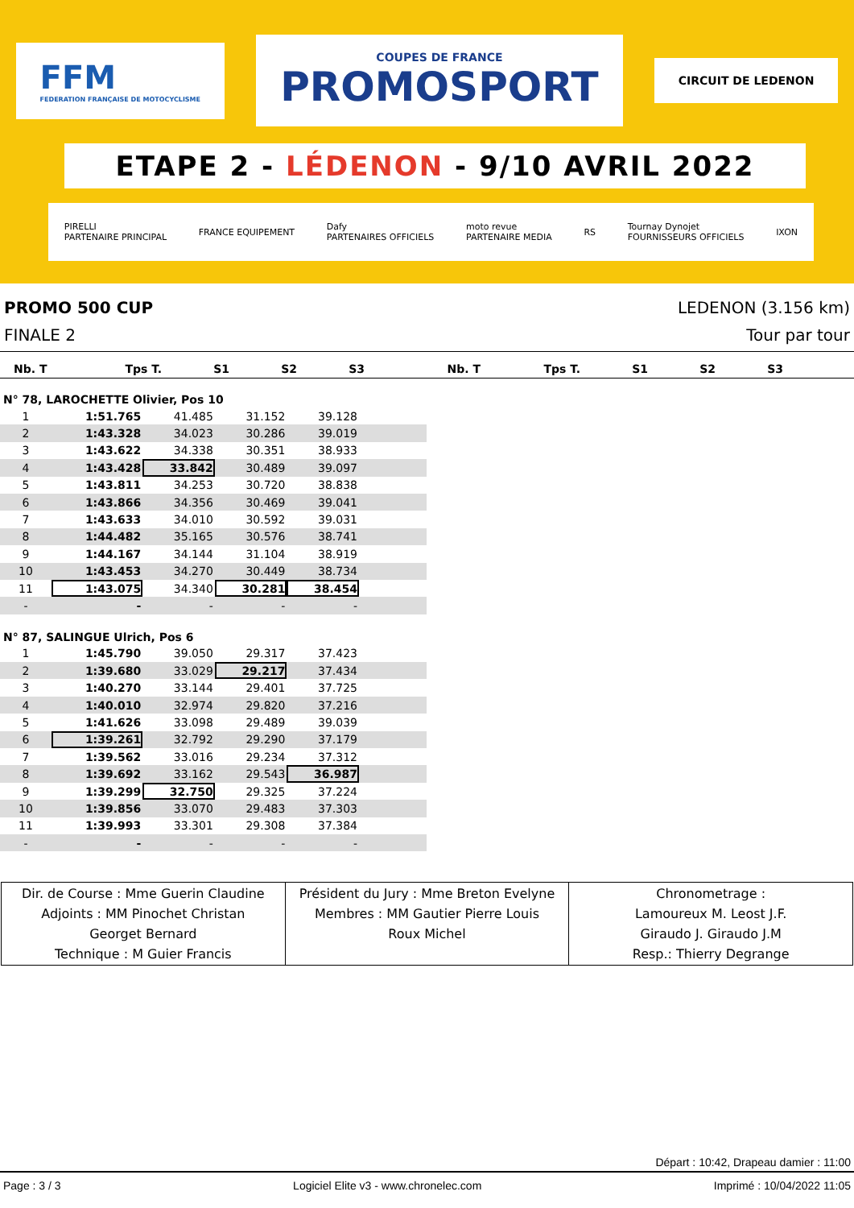FFM
FEDERATION FRANÇAISE DE MOTOCYCLISME
COUPES DE FRANCE
PROMOSPORT
CIRCUIT DE LEDENON
ETAPE 2 - LÉDENON - 9/10 AVRIL 2022
PIRELLI
PARTENAIRE PRINCIPAL FRANCE EQUIPEMENT Dafy
PARTENAIRES OFFICIELS moto revue
PARTENAIRE MEDIA RS Tournay Dynojet
FOURNISSEURS OFFICIELS IXON
PROMO 500 CUP LEDENON (3.156 km)
FINALE 2 Tour par tour
| Nb. T | Tps T. | S1 | S2 | S3 | Nb. T | Tps T. | S1 | S2 | S3 | |
N° 78, LAROCHETTE Olivier, Pos 10
| 1 | 1:51.765 | 41.485 | 31.152 | 39.128 | |
| 2 | 1:43.328 | 34.023 | 30.286 | 39.019 | |
| 3 | 1:43.622 | 34.338 | 30.351 | 38.933 | |
| 4 | 1:43.428 | 33.842 | 30.489 | 39.097 | |
| 5 | 1:43.811 | 34.253 | 30.720 | 38.838 | |
| 6 | 1:43.866 | 34.356 | 30.469 | 39.041 | |
| 7 | 1:43.633 | 34.010 | 30.592 | 39.031 | |
| 8 | 1:44.482 | 35.165 | 30.576 | 38.741 | |
| 9 | 1:44.167 | 34.144 | 31.104 | 38.919 | |
| 10 | 1:43.453 | 34.270 | 30.449 | 38.734 | |
| 11 | 1:43.075 | 34.340 | 30.281 | 38.454 | |
| - | - | - | - | - | |
N° 87, SALINGUE Ulrich, Pos 6
| 1 | 1:45.790 | 39.050 | 29.317 | 37.423 | |
| 2 | 1:39.680 | 33.029 | 29.217 | 37.434 | |
| 3 | 1:40.270 | 33.144 | 29.401 | 37.725 | |
| 4 | 1:40.010 | 32.974 | 29.820 | 37.216 | |
| 5 | 1:41.626 | 33.098 | 29.489 | 39.039 | |
| 6 | 1:39.261 | 32.792 | 29.290 | 37.179 | |
| 7 | 1:39.562 | 33.016 | 29.234 | 37.312 | |
| 8 | 1:39.692 | 33.162 | 29.543 | 36.987 | |
| 9 | 1:39.299 | 32.750 | 29.325 | 37.224 | |
| 10 | 1:39.856 | 33.070 | 29.483 | 37.303 | |
| 11 | 1:39.993 | 33.301 | 29.308 | 37.384 | |
| - | - | - | - | - | |
| Dir. de Course : Mme Guerin Claudine Adjoints : MM Pinochet Christan Georget Bernard Technique : M Guier Francis | Président du Jury : Mme Breton Evelyne Membres : MM Gautier Pierre Louis Roux Michel | Chronometrage : Lamoureux M. Leost J.F. Giraudo J. Giraudo J.M Resp.: Thierry Degrange |
Départ : 10:42, Drapeau damier : 11:00
Page : 3 / 3 Logiciel Elite v3 - www.chronelec.com Imprimé : 10/04/2022 11:05